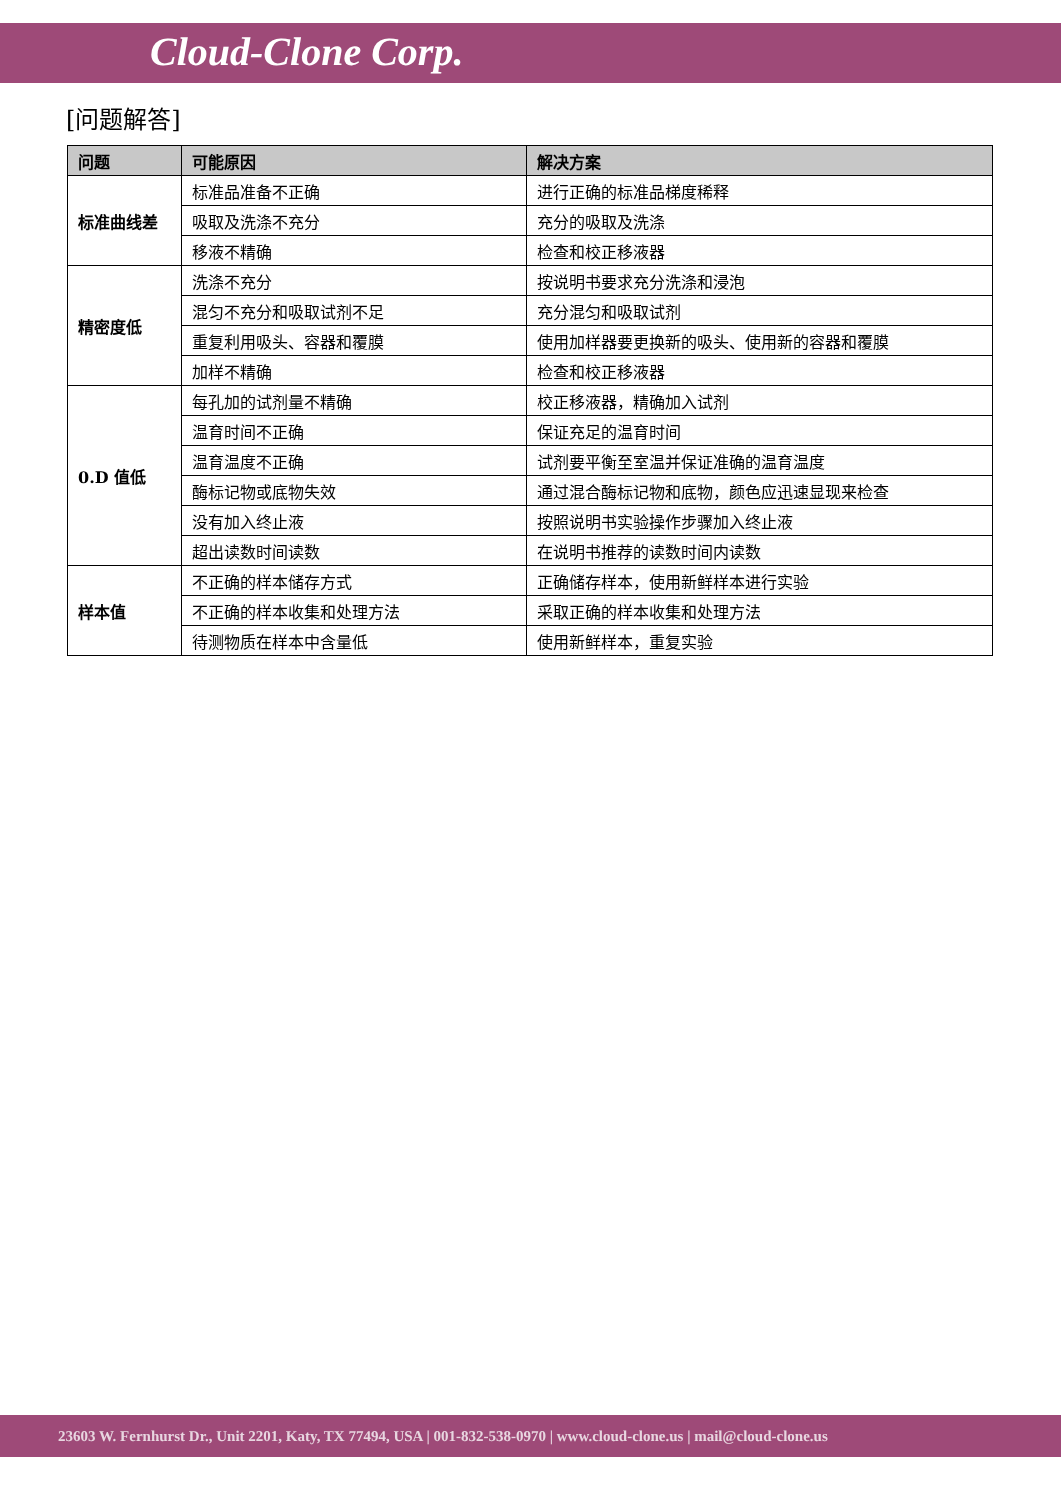Cloud-Clone Corp.
[问题解答]
| 问题 | 可能原因 | 解决方案 |
| --- | --- | --- |
| 标准曲线差 | 标准品准备不正确 | 进行正确的标准品梯度稀释 |
| | 吸取及洗涤不充分 | 充分的吸取及洗涤 |
| | 移液不精确 | 检查和校正移液器 |
| 精密度低 | 洗涤不充分 | 按说明书要求充分洗涤和浸泡 |
| | 混匀不充分和吸取试剂不足 | 充分混匀和吸取试剂 |
| | 重复利用吸头、容器和覆膜 | 使用加样器要更换新的吸头、使用新的容器和覆膜 |
| | 加样不精确 | 检查和校正移液器 |
| 0.D 值低 | 每孔加的试剂量不精确 | 校正移液器，精确加入试剂 |
| | 温育时间不正确 | 保证充足的温育时间 |
| | 温育温度不正确 | 试剂要平衡至室温并保证准确的温育温度 |
| | 酶标记物或底物失效 | 通过混合酶标记物和底物，颜色应迅速显现来检查 |
| | 没有加入终止液 | 按照说明书实验操作步骤加入终止液 |
| | 超出读数时间读数 | 在说明书推荐的读数时间内读数 |
| 样本值 | 不正确的样本储存方式 | 正确储存样本，使用新鲜样本进行实验 |
| | 不正确的样本收集和处理方法 | 采取正确的样本收集和处理方法 |
| | 待测物质在样本中含量低 | 使用新鲜样本，重复实验 |
23603 W. Fernhurst Dr., Unit 2201, Katy, TX 77494, USA | 001-832-538-0970 | www.cloud-clone.us | mail@cloud-clone.us